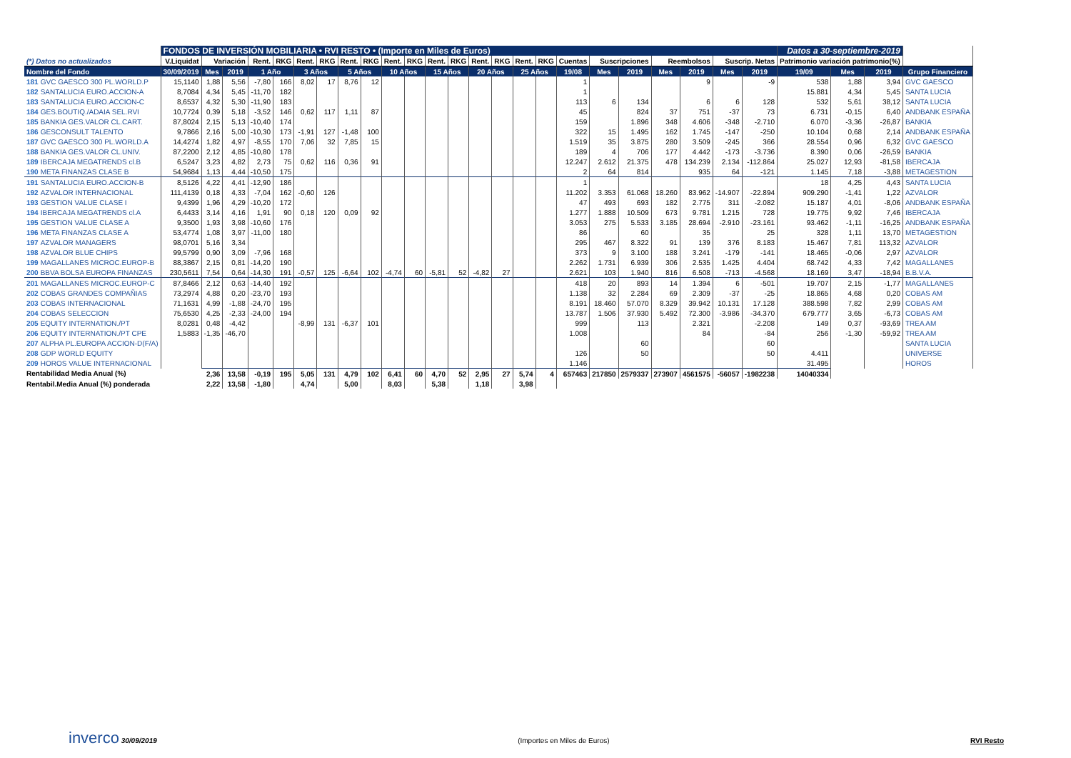| | | FONDOS DE INVERSIÓN MOBILIARIA • RVI RESTO • (Importe en Miles de Euros) | | | | | | | | | | | | | | | | | | | | | | | | Datos a 30-septiembre-2019 | | | |
| --- | --- | --- | --- | --- | --- | --- | --- | --- | --- | --- | --- | --- | --- | --- | --- | --- | --- | --- | --- | --- | --- | --- | --- | --- | --- | --- | --- | --- | --- |
| (*) Datos no actualizados | | V.Liquidat | Variación | | Rent. | RKG | Rent. | RKG | Rent. | RKG | Rent. | RKG | Rent. | RKG | Rent. | RKG | Rent. | RKG | Cuentas | Suscripciones | | Reembolsos | | Suscrip. Netas | | Patrimonio variación patrimonio(%) | | | |
| Nombre del Fondo | | 30/09/2019 | Mes | 2019 | 1 Año | | 3 Años | | 5 Años | | 10 Años | | 15 Años | | 20 Años | | 25 Años | | 19/08 | Mes | 2019 | Mes | 2019 | Mes | 2019 | 19/09 | Mes | 2019 | Grupo Financiero |
| 181 | GVC GAESCO 300 PL.WORLD.P | 15,1140 | 1,88 | 5,56 | -7,80 | 166 | 8,02 | 17 | 8,76 | 12 | | | | | | | | | 1 | | | | 9 | | -9 | 538 | 1,88 | 3,94 | GVC GAESCO |
| 182 | SANTALUCIA EURO.ACCION-A | 8,7084 | 4,34 | 5,45 | -11,70 | 182 | | | | | | | | | | | | | 1 | | | | | | | 15.881 | 4,34 | 5,45 | SANTA LUCIA |
| 183 | SANTALUCIA EURO.ACCION-C | 8,6537 | 4,32 | 5,30 | -11,90 | 183 | | | | | | | | | | | | | 113 | 6 | 134 | | 6 | 6 | 128 | 532 | 5,61 | 38,12 | SANTA LUCIA |
| 184 | GES.BOUTIQ./ADAIA SEL.RVI | 10,7724 | 0,39 | 5,18 | -3,52 | 146 | 0,62 | 117 | 1,11 | 87 | | | | | | | | | 45 | | 824 | 37 | 751 | -37 | 73 | 6.731 | -0,15 | 6,40 | ANDBANK ESPAÑA |
| 185 | BANKIA GES.VALOR CL.CART. | 87,8024 | 2,15 | 5,13 | -10,40 | 174 | | | | | | | | | | | | | 159 | | 1.896 | 348 | 4.606 | -348 | -2.710 | 6.070 | -3,36 | -26,87 | BANKIA |
| 186 | GESCONSULT TALENTO | 9,7866 | 2,16 | 5,00 | -10,30 | 173 | -1,91 | 127 | -1,48 | 100 | | | | | | | | | 322 | 15 | 1.495 | 162 | 1.745 | -147 | -250 | 10.104 | 0,68 | 2,14 | ANDBANK ESPAÑA |
| 187 | GVC GAESCO 300 PL.WORLD.A | 14,4274 | 1,82 | 4,97 | -8,55 | 170 | 7,06 | 32 | 7,85 | 15 | | | | | | | | | 1.519 | 35 | 3.875 | 280 | 3.509 | -245 | 366 | 28.554 | 0,96 | 6,32 | GVC GAESCO |
| 188 | BANKIA GES.VALOR CL.UNIV. | 87,2200 | 2,12 | 4,85 | -10,80 | 178 | | | | | | | | | | | | | 189 | 4 | 706 | 177 | 4.442 | -173 | -3.736 | 8.390 | 0,06 | -26,59 | BANKIA |
| 189 | IBERCAJA MEGATRENDS cl.B | 6,5247 | 3,23 | 4,82 | 2,73 | 75 | 0,62 | 116 | 0,36 | 91 | | | | | | | | | 12.247 | 2.612 | 21.375 | 478 | 134.239 | 2.134 | -112.864 | 25.027 | 12,93 | -81,58 | IBERCAJA |
| 190 | META FINANZAS CLASE B | 54,9684 | 1,13 | 4,44 | -10,50 | 175 | | | | | | | | | | | | | 2 | 64 | 814 | | 935 | 64 | -121 | 1.145 | 7,18 | -3,88 | METAGESTION |
| 191 | SANTALUCIA EURO.ACCION-B | 8,5126 | 4,22 | 4,41 | -12,90 | 186 | | | | | | | | | | | | | 1 | | | | | | | 18 | 4,25 | 4,43 | SANTA LUCIA |
| 192 | AZVALOR INTERNACIONAL | 111,4139 | 0,18 | 4,33 | -7,04 | 162 | -0,60 | 126 | | | | | | | | | | | 11.202 | 3.353 | 61.068 | 18.260 | 83.962 | -14.907 | -22.894 | 909.290 | -1,41 | 1,22 | AZVALOR |
| 193 | GESTION VALUE CLASE I | 9,4399 | 1,96 | 4,29 | -10,20 | 172 | | | | | | | | | | | | | 47 | 493 | 693 | 182 | 2.775 | 311 | -2.082 | 15.187 | 4,01 | -8,06 | ANDBANK ESPAÑA |
| 194 | IBERCAJA MEGATRENDS cl.A | 6,4433 | 3,14 | 4,16 | 1,91 | 90 | 0,18 | 120 | 0,09 | 92 | | | | | | | | | 1.277 | 1.888 | 10.509 | 673 | 9.781 | 1.215 | 728 | 19.775 | 9,92 | 7,46 | IBERCAJA |
| 195 | GESTION VALUE CLASE A | 9,3500 | 1,93 | 3,98 | -10,60 | 176 | | | | | | | | | | | | | 3.053 | 275 | 5.533 | 3.185 | 28.694 | -2.910 | -23.161 | 93.462 | -1,11 | -16,25 | ANDBANK ESPAÑA |
| 196 | META FINANZAS CLASE A | 53,4774 | 1,08 | 3,97 | -11,00 | 180 | | | | | | | | | | | | | 86 | | 60 | | 35 | | 25 | 328 | 1,11 | 13,70 | METAGESTION |
| 197 | AZVALOR MANAGERS | 98,0701 | 5,16 | 3,34 | | | | | | | | | | | | | | | 295 | 467 | 8.322 | 91 | 139 | 376 | 8.183 | 15.467 | 7,81 | 113,32 | AZVALOR |
| 198 | AZVALOR BLUE CHIPS | 99,5799 | 0,90 | 3,09 | -7,96 | 168 | | | | | | | | | | | | | 373 | 9 | 3.100 | 188 | 3.241 | -179 | -141 | 18.465 | -0,06 | 2,97 | AZVALOR |
| 199 | MAGALLANES MICROC.EUROP-B | 88,3867 | 2,15 | 0,81 | -14,20 | 190 | | | | | | | | | | | | | 2.262 | 1.731 | 6.939 | 306 | 2.535 | 1.425 | 4.404 | 68.742 | 4,33 | 7,42 | MAGALLANES |
| 200 | BBVA BOLSA EUROPA FINANZAS | 230,5611 | 7,54 | 0,64 | -14,30 | 191 | -0,57 | 125 | -6,64 | 102 | -4,74 | 60 | -5,81 | 52 | -4,82 | 27 | | | 2.621 | 103 | 1.940 | 816 | 6.508 | -713 | -4.568 | 18.169 | 3,47 | -18,94 | B.B.V.A. |
| 201 | MAGALLANES MICROC.EUROP-C | 87,8466 | 2,12 | 0,63 | -14,40 | 192 | | | | | | | | | | | | | 418 | 20 | 893 | 14 | 1.394 | 6 | -501 | 19.707 | 2,15 | -1,77 | MAGALLANES |
| 202 | COBAS GRANDES COMPAÑIAS | 73,2974 | 4,88 | 0,20 | -23,70 | 193 | | | | | | | | | | | | | 1.138 | 32 | 2.284 | 69 | 2.309 | -37 | -25 | 18.865 | 4,68 | 0,20 | COBAS AM |
| 203 | COBAS INTERNACIONAL | 71,1631 | 4,99 | -1,88 | -24,70 | 195 | | | | | | | | | | | | | 8.191 | 18.460 | 57.070 | 8.329 | 39.942 | 10.131 | 17.128 | 388.598 | 7,82 | 2,99 | COBAS AM |
| 204 | COBAS SELECCION | 75,6530 | 4,25 | -2,33 | -24,00 | 194 | | | | | | | | | | | | | 13.787 | 1.506 | 37.930 | 5.492 | 72.300 | -3.986 | -34.370 | 679.777 | 3,65 | -6,73 | COBAS AM |
| 205 | EQUITY INTERNATION./PT | 8,0281 | 0,48 | -4,42 | | | -8,99 | 131 | -6,37 | 101 | | | | | | | | | 999 | | 113 | | 2.321 | | -2.208 | 149 | 0,37 | -93,69 | TREA AM |
| 206 | EQUITY INTERNATION./PT CPE | 1,5883 | -1,35 | -46,70 | | | | | | | | | | | | | | | 1.008 | | | | 84 | | -84 | 256 | -1,30 | -59,92 | TREA AM |
| 207 | ALPHA PL.EUROPA ACCION-D(F/A) | | | | | | | | | | | | | | | | | | | | 60 | | | | 60 | | | | SANTA LUCIA |
| 208 | GDP WORLD EQUITY | | | | | | | | | | | | | | | | | | 126 | | 50 | | | | 50 | 4.411 | | | UNIVERSE |
| 209 | HOROS VALUE INTERNACIONAL | | | | | | | | | | | | | | | | | | 1.146 | | | | | | | 31.495 | | | HOROS |
| Rentabilidad Media Anual (%) | | | 2,36 | 13,58 | -0,19 | 195 | 5,05 | 131 | 4,79 | 102 | 6,41 | 60 | 4,70 | 52 | 2,95 | 27 | 5,74 | 4 | 657463 | 217850 | 2579337 | 273907 | 4561575 | -56057 | -1982238 | 14040334 | | | |
| Rentabil.Media Anual (%) ponderada | | | 2,22 | 13,58 | -1,80 | | 4,74 | | 5,00 | | 8,03 | | 5,38 | | 1,18 | | 3,98 | | | | | | | | | | | | |
inverco 30/09/2019 (Importes en Miles de Euros) RVI Resto